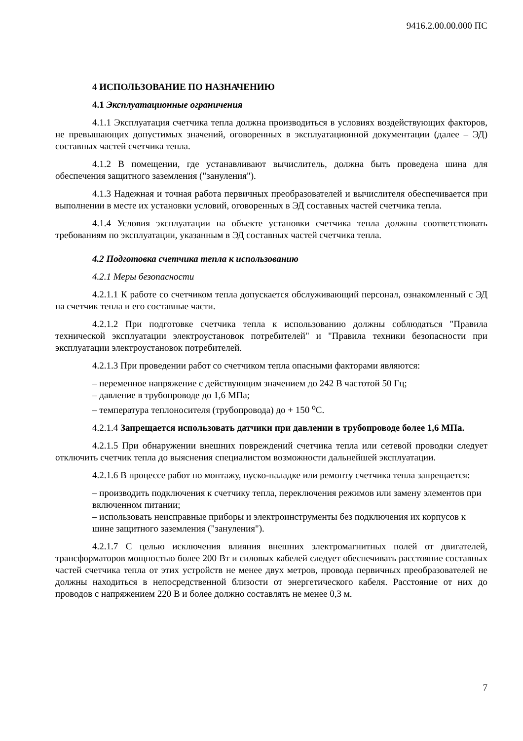9416.2.00.00.000 ПС
4 ИСПОЛЬЗОВАНИЕ ПО НАЗНАЧЕНИЮ
4.1 Эксплуатационные ограничения
4.1.1 Эксплуатация счетчика тепла должна производиться в условиях воздействующих факторов, не превышающих допустимых значений, оговоренных в эксплуатационной документации (далее – ЭД) составных частей счетчика тепла.
4.1.2 В помещении, где устанавливают вычислитель, должна быть проведена шина для обеспечения защитного заземления ("зануления").
4.1.3 Надежная и точная работа первичных преобразователей и вычислителя обеспечивается при выполнении в месте их установки условий, оговоренных в ЭД составных частей счетчика тепла.
4.1.4 Условия эксплуатации на объекте установки счетчика тепла должны соответствовать требованиям по эксплуатации, указанным в ЭД составных частей счетчика тепла.
4.2 Подготовка счетчика тепла к использованию
4.2.1 Меры безопасности
4.2.1.1 К работе со счетчиком тепла допускается обслуживающий персонал, ознакомленный с ЭД на счетчик тепла и его составные части.
4.2.1.2 При подготовке счетчика тепла к использованию должны соблюдаться "Правила технической эксплуатации электроустановок потребителей" и "Правила техники безопасности при эксплуатации электроустановок потребителей.
4.2.1.3 При проведении работ со счетчиком тепла опасными факторами являются:
– переменное напряжение с действующим значением до 242 В частотой 50 Гц;
– давление в трубопроводе до 1,6 МПа;
– температура теплоносителя (трубопровода) до + 150 <sup>о</sup>С.
4.2.1.4 Запрещается использовать датчики при давлении в трубопроводе более 1,6 МПа.
4.2.1.5 При обнаружении внешних повреждений счетчика тепла или сетевой проводки следует отключить счетчик тепла до выяснения специалистом возможности дальнейшей эксплуатации.
4.2.1.6 В процессе работ по монтажу, пуско-наладке или ремонту счетчика тепла запрещается:
– производить подключения к счетчику тепла, переключения режимов или замену элементов при включенном питании;
– использовать неисправные приборы и электроинструменты без подключения их корпусов к шине защитного заземления ("зануления").
4.2.1.7 С целью исключения влияния внешних электромагнитных полей от двигателей, трансформаторов мощностью более 200 Вт и силовых кабелей следует обеспечивать расстояние составных частей счетчика тепла от этих устройств не менее двух метров, провода первичных преобразователей не должны находиться в непосредственной близости от энергетического кабеля. Расстояние от них до проводов с напряжением 220 В и более должно составлять не менее 0,3 м.
7